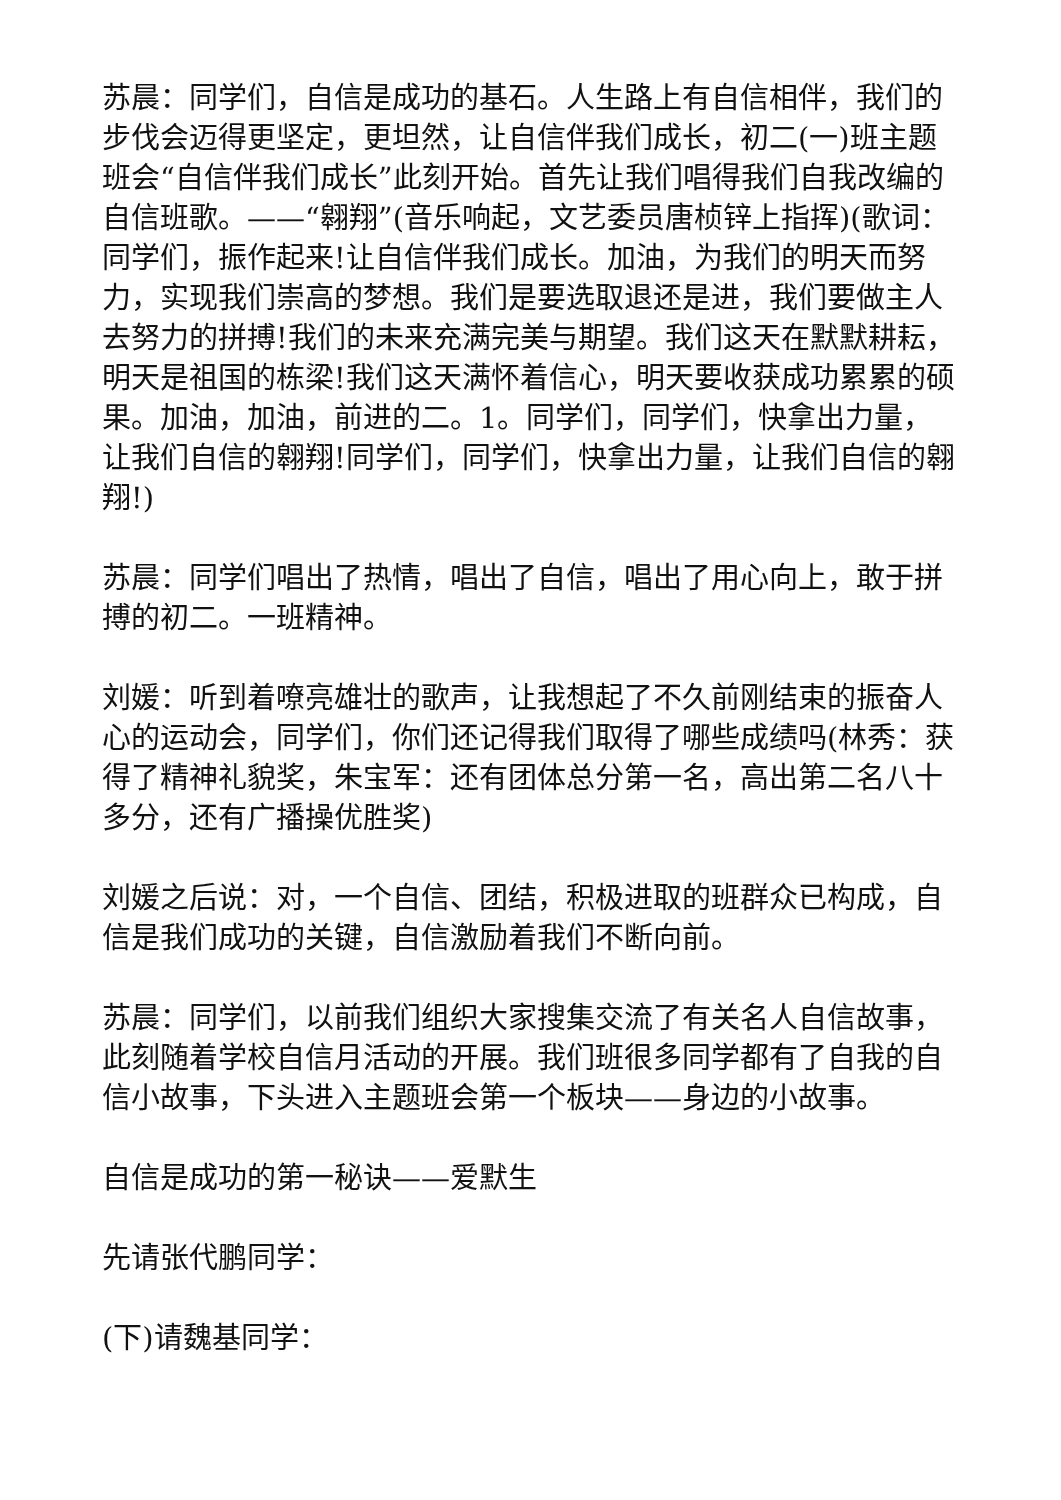苏晨：同学们，自信是成功的基石。人生路上有自信相伴，我们的步伐会迈得更坚定，更坦然，让自信伴我们成长，初二(一)班主题班会“自信伴我们成长”此刻开始。首先让我们唱得我们自我改编的自信班歌。——“翱翔”(音乐响起，文艺委员唐桢锌上指挥)(歌词：同学们，振作起来!让自信伴我们成长。加油，为我们的明天而努力，实现我们崇高的梦想。我们是要选取退还是进，我们要做主人去努力的拼搏!我们的未来充满完美与期望。我们这天在默默耕耘，明天是祖国的栋梁!我们这天满怀着信心，明天要收获成功累累的硕果。加油，加油，前进的二。1。同学们，同学们，快拿出力量，让我们自信的翱翔!同学们，同学们，快拿出力量，让我们自信的翱翔!)
苏晨：同学们唱出了热情，唱出了自信，唱出了用心向上，敢于拼搏的初二。一班精神。
刘媛：听到着嘹亮雄壮的歌声，让我想起了不久前刚结束的振奋人心的运动会，同学们，你们还记得我们取得了哪些成绩吗(林秀：获得了精神礼貌奖，朱宝军：还有团体总分第一名，高出第二名八十多分，还有广播操优胜奖)
刘媛之后说：对，一个自信、团结，积极进取的班群众已构成，自信是我们成功的关键，自信激励着我们不断向前。
苏晨：同学们，以前我们组织大家搜集交流了有关名人自信故事，此刻随着学校自信月活动的开展。我们班很多同学都有了自我的自信小故事，下头进入主题班会第一个板块——身边的小故事。
自信是成功的第一秘诀——爱默生
先请张代鹏同学：
(下)请魏基同学：